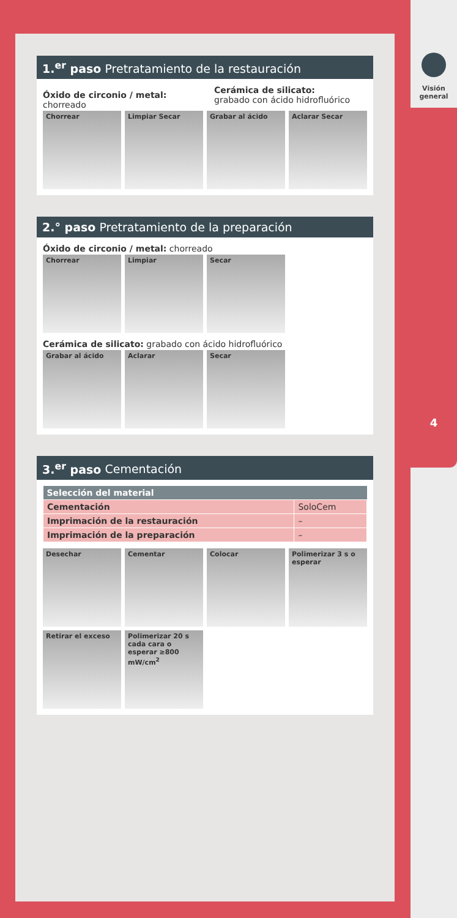1.<sup>er</sup> paso Pretratamiento de la restauración
Óxido de circonio / metal: chorreado
Cerámica de silicato:
grabado con ácido hidrofluórico
Chorrear Limpiar Secar Grabar al ácido Aclarar Secar
2.° paso Pretratamiento de la preparación
Óxido de circonio / metal: chorreado
Chorrear Limpiar Secar
Cerámica de silicato: grabado con ácido hidrofluórico
Grabar al ácido Aclarar Secar
3.<sup>er</sup> paso Cementación
| Selección del material | |
| --- | --- |
| Cementación | SoloCem |
| Imprimación de la restauración | – |
| Imprimación de la preparación | – |
Desechar Cementar Colocar Polimerizar 3 s o esperar
Retirar el exceso Polimerizar 20 s cada cara o esperar ≥800 mW/cm<sup>2</sup>
Visión
general
4